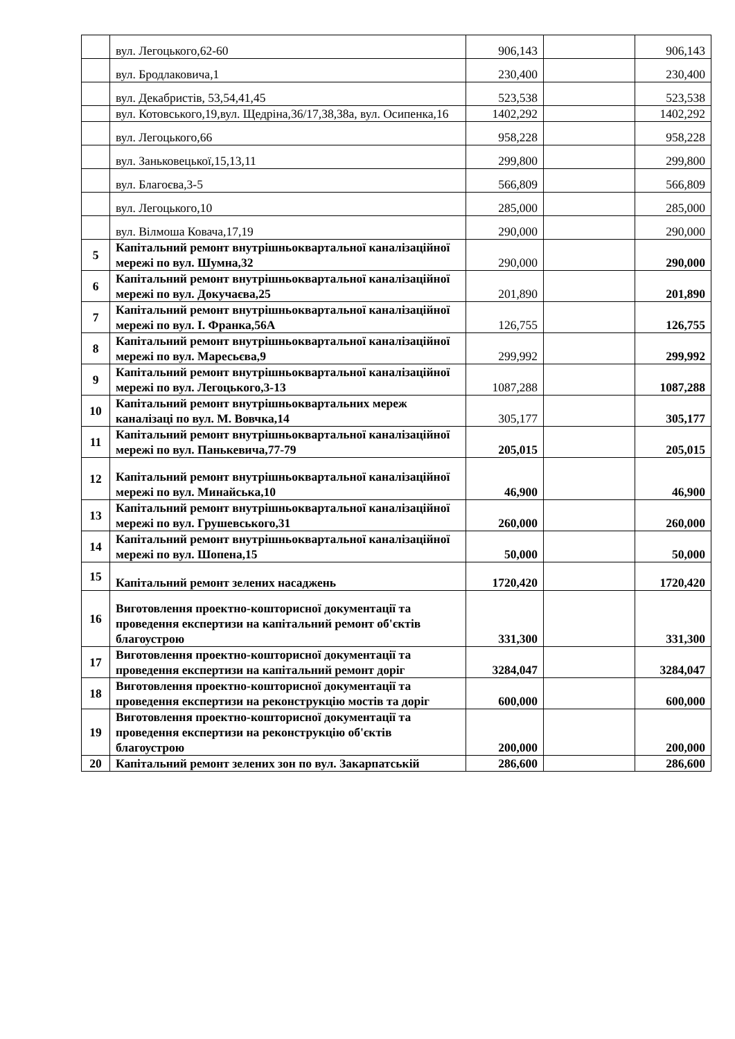| | вул. Легоцького,62-60 | 906,143 | | 906,143 |
| | вул. Бродлаковича,1 | 230,400 | | 230,400 |
| | вул. Декабристів, 53,54,41,45 | 523,538 | | 523,538 |
| | вул. Котовського,19,вул. Щедріна,36/17,38,38а, вул. Осипенка,16 | 1402,292 | | 1402,292 |
| | вул. Легоцького,66 | 958,228 | | 958,228 |
| | вул. Заньковецької,15,13,11 | 299,800 | | 299,800 |
| | вул. Благоєва,3-5 | 566,809 | | 566,809 |
| | вул. Легоцького,10 | 285,000 | | 285,000 |
| | вул. Вілмоша Ковача,17,19 | 290,000 | | 290,000 |
| 5 | Капітальний ремонт внутрішньоквартальної каналізаційної мережі по вул. Шумна,32 | 290,000 | | 290,000 |
| 6 | Капітальний ремонт внутрішньоквартальної каналізаційної мережі по вул. Докучаєва,25 | 201,890 | | 201,890 |
| 7 | Капітальний ремонт внутрішньоквартальної каналізаційної мережі по вул. І. Франка,56А | 126,755 | | 126,755 |
| 8 | Капітальний ремонт внутрішньоквартальної каналізаційної мережі по вул. Маресьєва,9 | 299,992 | | 299,992 |
| 9 | Капітальний ремонт внутрішньоквартальної каналізаційної мережі по вул. Легоцького,3-13 | 1087,288 | | 1087,288 |
| 10 | Капітальний ремонт внутрішньоквартальних мереж каналізаці по вул. М. Вовчка,14 | 305,177 | | 305,177 |
| 11 | Капітальний ремонт внутрішньоквартальної каналізаційної мережі по вул. Панькевича,77-79 | 205,015 | | 205,015 |
| 12 | Капітальний ремонт внутрішньоквартальної каналізаційної мережі по вул. Минайська,10 | 46,900 | | 46,900 |
| 13 | Капітальний ремонт внутрішньоквартальної каналізаційної мережі по вул. Грушевського,31 | 260,000 | | 260,000 |
| 14 | Капітальний ремонт внутрішньоквартальної каналізаційної мережі по вул. Шопена,15 | 50,000 | | 50,000 |
| 15 | Капітальний ремонт зелених насаджень | 1720,420 | | 1720,420 |
| 16 | Виготовлення проектно-кошторисної документації та проведення експертизи на капітальний ремонт об'єктів благоустрою | 331,300 | | 331,300 |
| 17 | Виготовлення проектно-кошторисної документації та проведення експертизи на капітальний ремонт доріг | 3284,047 | | 3284,047 |
| 18 | Виготовлення проектно-кошторисної документації та проведення експертизи на реконструкцію мостів та доріг | 600,000 | | 600,000 |
| 19 | Виготовлення проектно-кошторисної документації та проведення експертизи на реконструкцію об'єктів благоустрою | 200,000 | | 200,000 |
| 20 | Капітальний ремонт зелених зон по вул. Закарпатській | 286,600 | | 286,600 |